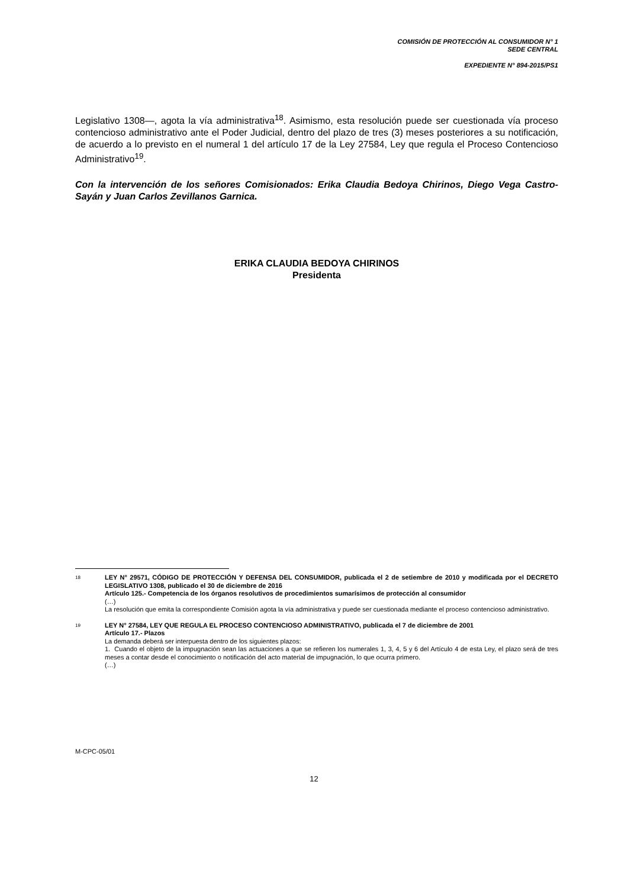COMISIÓN DE PROTECCIÓN AL CONSUMIDOR N° 1
SEDE CENTRAL
EXPEDIENTE N° 894-2015/PS1
Legislativo 1308—, agota la vía administrativa<sup>18</sup>. Asimismo, esta resolución puede ser cuestionada vía proceso contencioso administrativo ante el Poder Judicial, dentro del plazo de tres (3) meses posteriores a su notificación, de acuerdo a lo previsto en el numeral 1 del artículo 17 de la Ley 27584, Ley que regula el Proceso Contencioso Administrativo<sup>19</sup>.
Con la intervención de los señores Comisionados: Erika Claudia Bedoya Chirinos, Diego Vega Castro-Sayán y Juan Carlos Zevillanos Garnica.
ERIKA CLAUDIA BEDOYA CHIRINOS
Presidenta
18
LEY N° 29571, CÓDIGO DE PROTECCIÓN Y DEFENSA DEL CONSUMIDOR, publicada el 2 de setiembre de 2010 y modificada por el DECRETO LEGISLATIVO 1308, publicado el 30 de diciembre de 2016
Artículo 125.- Competencia de los órganos resolutivos de procedimientos sumarísimos de protección al consumidor
(…)
La resolución que emita la correspondiente Comisión agota la vía administrativa y puede ser cuestionada mediante el proceso contencioso administrativo.
19
LEY N° 27584, LEY QUE REGULA EL PROCESO CONTENCIOSO ADMINISTRATIVO, publicada el 7 de diciembre de 2001
Artículo 17.- Plazos
La demanda deberá ser interpuesta dentro de los siguientes plazos:
1. Cuando el objeto de la impugnación sean las actuaciones a que se refieren los numerales 1, 3, 4, 5 y 6 del Artículo 4 de esta Ley, el plazo será de tres meses a contar desde el conocimiento o notificación del acto material de impugnación, lo que ocurra primero.
(…)
M-CPC-05/01
12